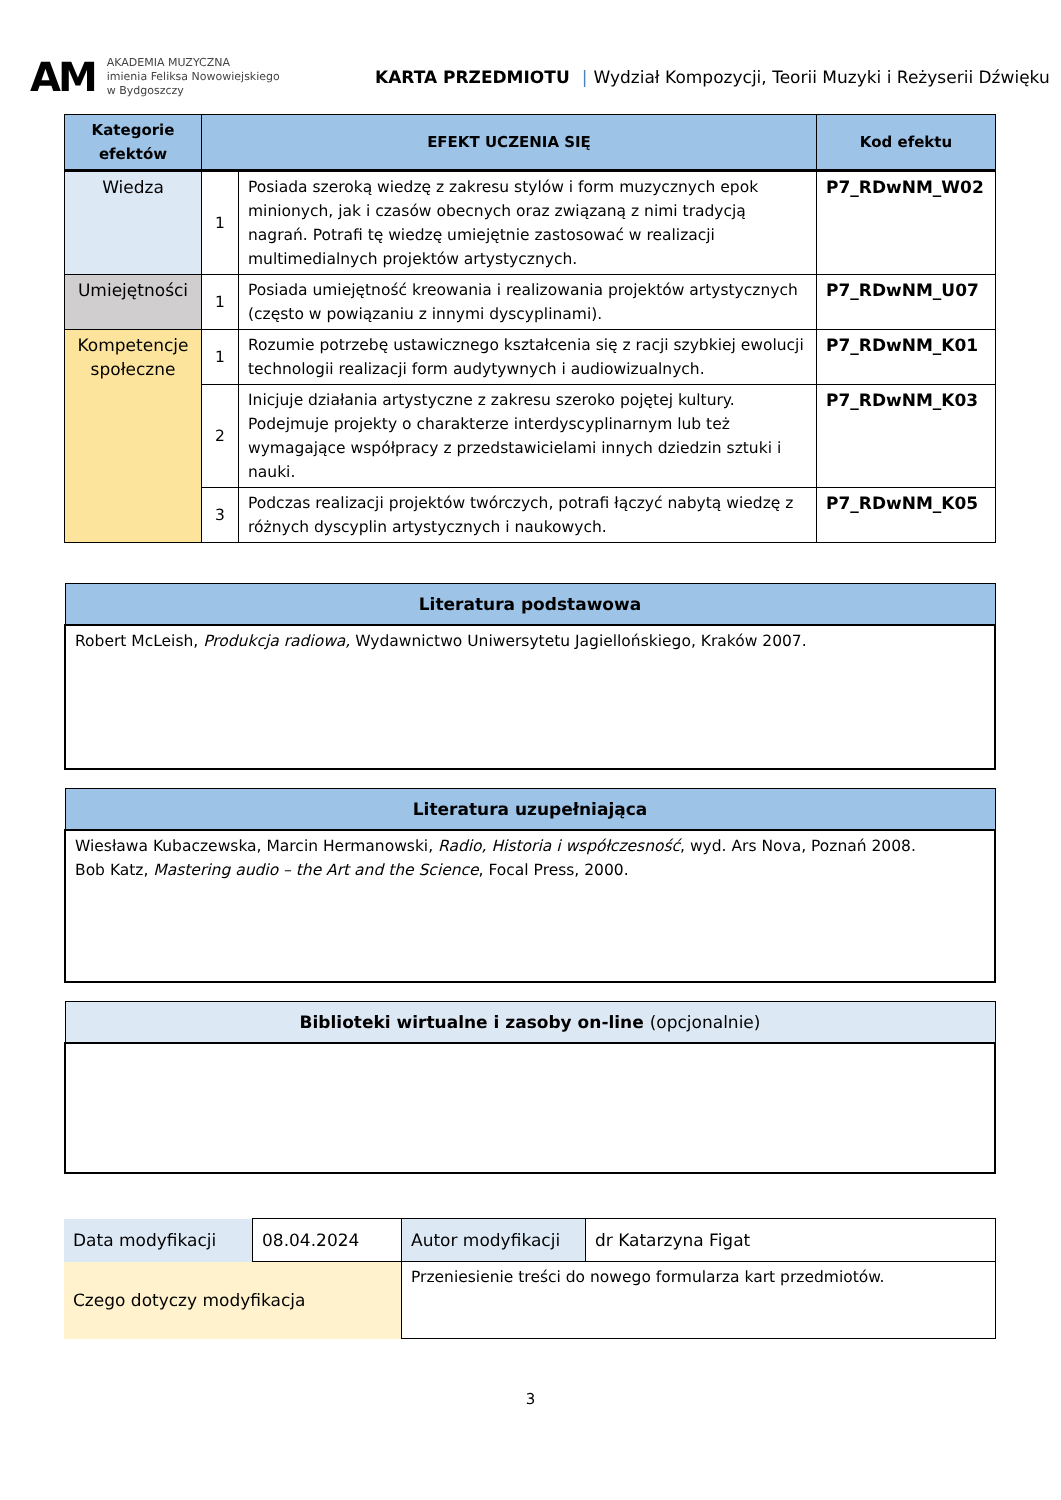AM
AKADEMIA MUZYCZNA
imienia Feliksa Nowowiejskiego
w Bydgoszczy
KARTA PRZEDMIOTU | Wydział Kompozycji, Teorii Muzyki i Reżyserii Dźwięku
| Kategorie efektów | EFEKT UCZENIA SIĘ | | Kod efektu |
| --- | --- | --- | --- |
| Wiedza | 1 | Posiada szeroką wiedzę z zakresu stylów i form muzycznych epok minionych, jak i czasów obecnych oraz związaną z nimi tradycją nagrań. Potrafi tę wiedzę umiejętnie zastosować w realizacji multimedialnych projektów artystycznych. | P7_RDwNM_W02 |
| Umiejętności | 1 | Posiada umiejętność kreowania i realizowania projektów artystycznych (często w powiązaniu z innymi dyscyplinami). | P7_RDwNM_U07 |
| Kompetencje społeczne | 1 | Rozumie potrzebę ustawicznego kształcenia się z racji szybkiej ewolucji technologii realizacji form audytywnych i audiowizualnych. | P7_RDwNM_K01 |
| | 2 | Inicjuje działania artystyczne z zakresu szeroko pojętej kultury. Podejmuje projekty o charakterze interdyscyplinarnym lub też wymagające współpracy z przedstawicielami innych dziedzin sztuki i nauki. | P7_RDwNM_K03 |
| | 3 | Podczas realizacji projektów twórczych, potrafi łączyć nabytą wiedzę z różnych dyscyplin artystycznych i naukowych. | P7_RDwNM_K05 |
| Literatura podstawowa |
| --- |
| Robert McLeish, Produkcja radiowa, Wydawnictwo Uniwersytetu Jagiellońskiego, Kraków 2007. |
| Literatura uzupełniająca |
| --- |
| Wiesława Kubaczewska, Marcin Hermanowski, Radio, Historia i współczesność , wyd. Ars Nova, Poznań 2008. Bob Katz, Mastering audio – the Art and the Science , Focal Press, 2000. |
| Biblioteki wirtualne i zasoby on-line (opcjonalnie) |
| --- |
| Data modyfikacji | 08.04.2024 | Autor modyfikacji | dr Katarzyna Figat |
| Czego dotyczy modyfikacja | | Przeniesienie treści do nowego formularza kart przedmiotów. | |
3